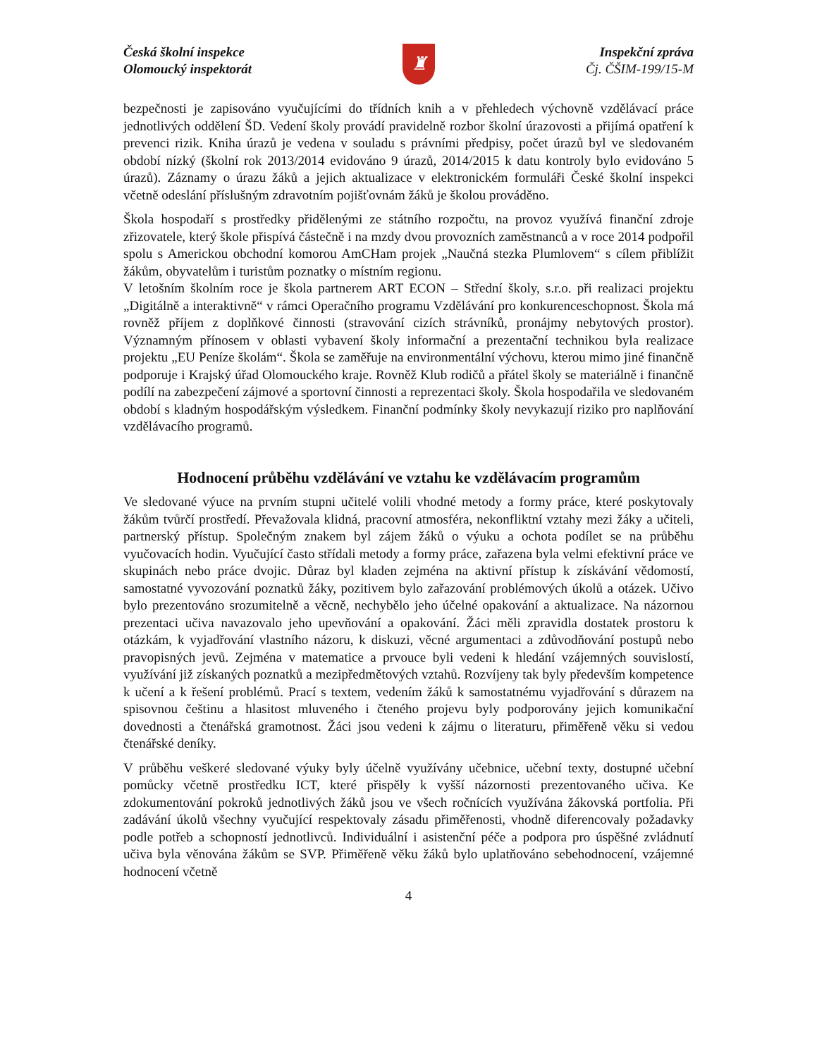Česká školní inspekce
Olomoucký inspektorát
♜
Inspekční zpráva
Čj. ČŠIM-199/15-M
bezpečnosti je zapisováno vyučujícími do třídních knih a v přehledech výchovně vzdělávací práce jednotlivých oddělení ŠD. Vedení školy provádí pravidelně rozbor školní úrazovosti a přijímá opatření k prevenci rizik. Kniha úrazů je vedena v souladu s právními předpisy, počet úrazů byl ve sledovaném období nízký (školní rok 2013/2014 evidováno 9 úrazů, 2014/2015 k datu kontroly bylo evidováno 5 úrazů). Záznamy o úrazu žáků a jejich aktualizace v elektronickém formuláři České školní inspekci včetně odeslání příslušným zdravotním pojišťovnám žáků je školou prováděno.
Škola hospodaří s prostředky přidělenými ze státního rozpočtu, na provoz využívá finanční zdroje zřizovatele, který škole přispívá částečně i na mzdy dvou provozních zaměstnanců a v roce 2014 podpořil spolu s Americkou obchodní komorou AmCHam projek „Naučná stezka Plumlovem“ s cílem přiblížit žákům, obyvatelům i turistům poznatky o místním regionu.
V letošním školním roce je škola partnerem ART ECON – Střední školy, s.r.o. při realizaci projektu „Digitálně a interaktivně“ v rámci Operačního programu Vzdělávání pro konkurenceschopnost. Škola má rovněž příjem z doplňkové činnosti (stravování cizích strávníků, pronájmy nebytových prostor). Významným přínosem v oblasti vybavení školy informační a prezentační technikou byla realizace projektu „EU Peníze školám“. Škola se zaměřuje na environmentální výchovu, kterou mimo jiné finančně podporuje i Krajský úřad Olomouckého kraje. Rovněž Klub rodičů a přátel školy se materiálně i finančně podílí na zabezpečení zájmové a sportovní činnosti a reprezentaci školy. Škola hospodařila ve sledovaném období s kladným hospodářským výsledkem. Finanční podmínky školy nevykazují riziko pro naplňování vzdělávacího programů.
Hodnocení průběhu vzdělávání ve vztahu ke vzdělávacím programům
Ve sledované výuce na prvním stupni učitelé volili vhodné metody a formy práce, které poskytovaly žákům tvůrčí prostředí. Převažovala klidná, pracovní atmosféra, nekonfliktní vztahy mezi žáky a učiteli, partnerský přístup. Společným znakem byl zájem žáků o výuku a ochota podílet se na průběhu vyučovacích hodin. Vyučující často střídali metody a formy práce, zařazena byla velmi efektivní práce ve skupinách nebo práce dvojic. Důraz byl kladen zejména na aktivní přístup k získávání vědomostí, samostatné vyvozování poznatků žáky, pozitivem bylo zařazování problémových úkolů a otázek. Učivo bylo prezentováno srozumitelně a věcně, nechybělo jeho účelné opakování a aktualizace. Na názornou prezentaci učiva navazovalo jeho upevňování a opakování. Žáci měli zpravidla dostatek prostoru k otázkám, k vyjadřování vlastního názoru, k diskuzi, věcné argumentaci a zdůvodňování postupů nebo pravopisných jevů. Zejména v matematice a prvouce byli vedeni k hledání vzájemných souvislostí, využívání již získaných poznatků a mezipředmětových vztahů. Rozvíjeny tak byly především kompetence k učení a k řešení problémů. Prací s textem, vedením žáků k samostatnému vyjadřování s důrazem na spisovnou češtinu a hlasitost mluveného i čteného projevu byly podporovány jejich komunikační dovednosti a čtenářská gramotnost. Žáci jsou vedeni k zájmu o literaturu, přiměřeně věku si vedou čtenářské deníky.
V průběhu veškeré sledované výuky byly účelně využívány učebnice, učební texty, dostupné učební pomůcky včetně prostředku ICT, které přispěly k vyšší názornosti prezentovaného učiva. Ke zdokumentování pokroků jednotlivých žáků jsou ve všech ročnících využívána žákovská portfolia. Při zadávání úkolů všechny vyučující respektovaly zásadu přiměřenosti, vhodně diferencovaly požadavky podle potřeb a schopností jednotlivců. Individuální i asistenční péče a podpora pro úspěšné zvládnutí učiva byla věnována žákům se SVP. Přiměřeně věku žáků bylo uplatňováno sebehodnocení, vzájemné hodnocení včetně
4